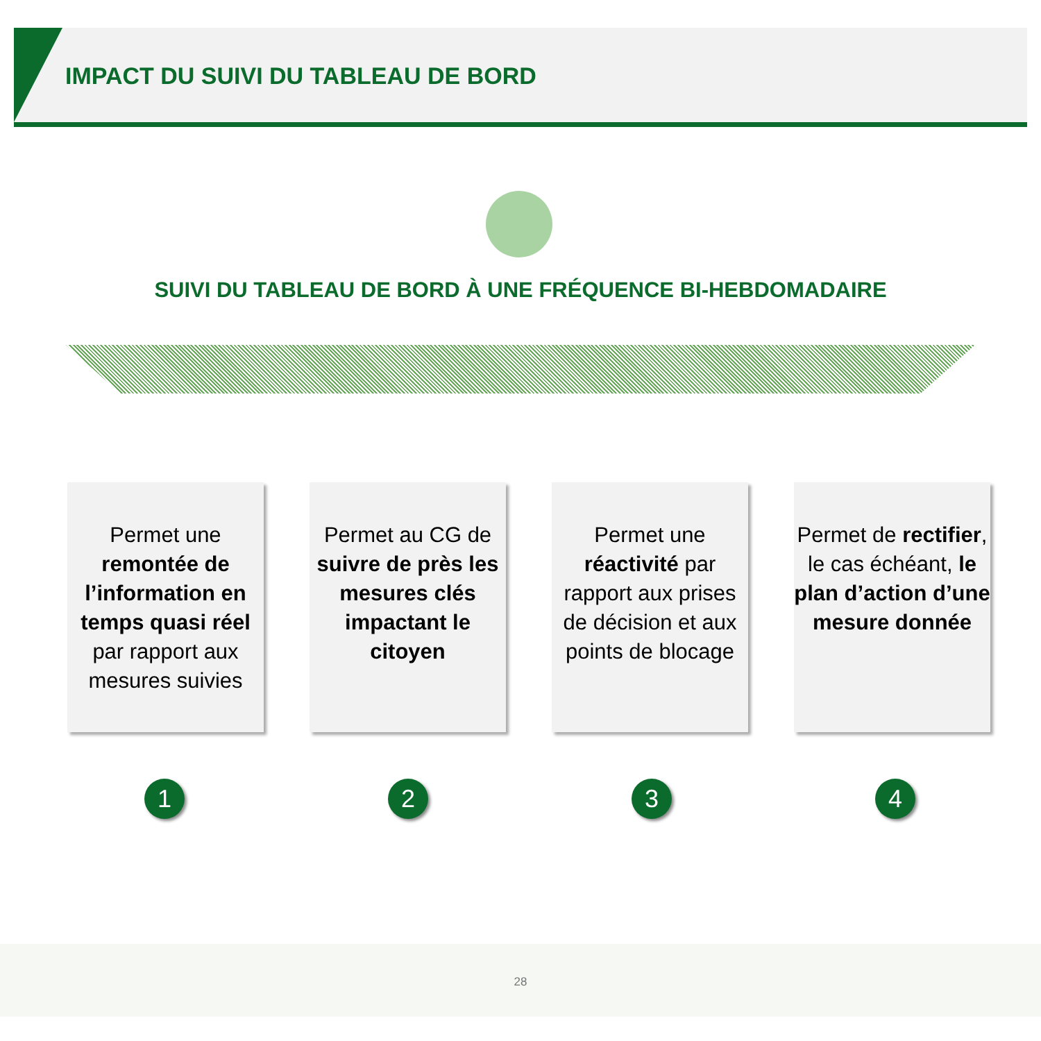IMPACT DU SUIVI DU TABLEAU DE BORD
SUIVI DU TABLEAU DE BORD À UNE FRÉQUENCE BI-HEBDOMADAIRE
Permet une remontée de l’information en temps quasi réel par rapport aux mesures suivies
Permet au CG de suivre de près les mesures clés impactant le citoyen
Permet une réactivité par rapport aux prises de décision et aux points de blocage
Permet de rectifier, le cas échéant, le plan d’action d’une mesure donnée
1 2 3 4
28